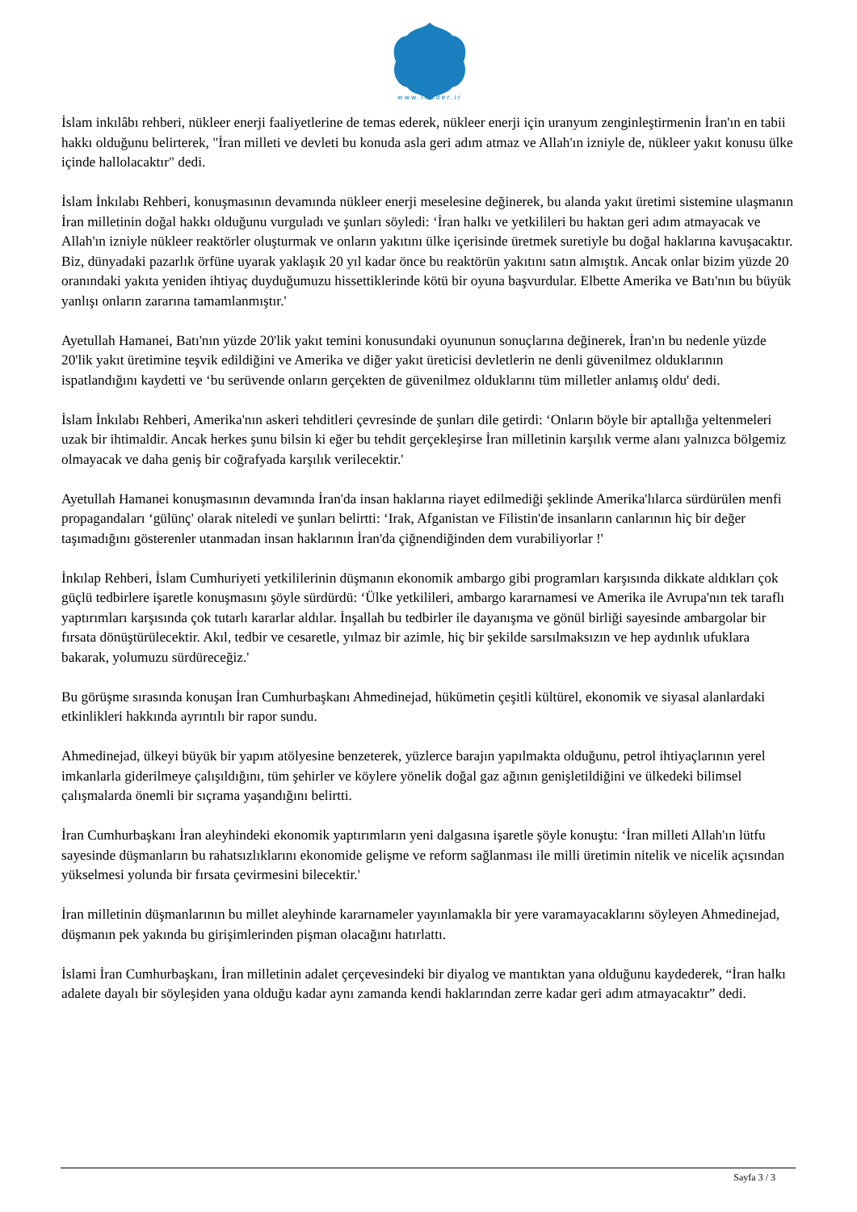www.leader.ir
İslam inkılâbı rehberi, nükleer enerji faaliyetlerine de temas ederek, nükleer enerji için uranyum zenginleştirmenin İran'ın en tabii hakkı olduğunu belirterek, "İran milleti ve devleti bu konuda asla geri adım atmaz ve Allah'ın izniyle de, nükleer yakıt konusu ülke içinde hallolacaktır" dedi.
İslam İnkılabı Rehberi, konuşmasının devamında nükleer enerji meselesine değinerek, bu alanda yakıt üretimi sistemine ulaşmanın İran milletinin doğal hakkı olduğunu vurguladı ve şunları söyledi: ‘İran halkı ve yetkilileri bu haktan geri adım atmayacak ve Allah'ın izniyle nükleer reaktörler oluşturmak ve onların yakıtını ülke içerisinde üretmek suretiyle bu doğal haklarına kavuşacaktır. Biz, dünyadaki pazarlık örfüne uyarak yaklaşık 20 yıl kadar önce bu reaktörün yakıtını satın almıştık. Ancak onlar bizim yüzde 20 oranındaki yakıta yeniden ihtiyaç duyduğumuzu hissettiklerinde kötü bir oyuna başvurdular. Elbette Amerika ve Batı'nın bu büyük yanlışı onların zararına tamamlanmıştır.'
Ayetullah Hamanei, Batı'nın yüzde 20'lik yakıt temini konusundaki oyununun sonuçlarına değinerek, İran'ın bu nedenle yüzde 20'lik yakıt üretimine teşvik edildiğini ve Amerika ve diğer yakıt üreticisi devletlerin ne denli güvenilmez olduklarının ispatlandığını kaydetti ve ‘bu serüvende onların gerçekten de güvenilmez olduklarını tüm milletler anlamış oldu' dedi.
İslam İnkılabı Rehberi, Amerika'nın askeri tehditleri çevresinde de şunları dile getirdi: ‘Onların böyle bir aptallığa yeltenmeleri uzak bir ihtimaldir. Ancak herkes şunu bilsin ki eğer bu tehdit gerçekleşirse İran milletinin karşılık verme alanı yalnızca bölgemiz olmayacak ve daha geniş bir coğrafyada karşılık verilecektir.'
Ayetullah Hamanei konuşmasının devamında İran'da insan haklarına riayet edilmediği şeklinde Amerika'lılarca sürdürülen menfi propagandaları ‘gülünç' olarak niteledi ve şunları belirtti: ‘Irak, Afganistan ve Filistin'de insanların canlarının hiç bir değer taşımadığını gösterenler utanmadan insan haklarının İran'da çiğnendiğinden dem vurabiliyorlar !'
İnkılap Rehberi, İslam Cumhuriyeti yetkililerinin düşmanın ekonomik ambargo gibi programları karşısında dikkate aldıkları çok güçlü tedbirlere işaretle konuşmasını şöyle sürdürdü: ‘Ülke yetkilileri, ambargo kararnamesi ve Amerika ile Avrupa'nın tek taraflı yaptırımları karşısında çok tutarlı kararlar aldılar. İnşallah bu tedbirler ile dayanışma ve gönül birliği sayesinde ambargolar bir fırsata dönüştürülecektir. Akıl, tedbir ve cesaretle, yılmaz bir azimle, hiç bir şekilde sarsılmaksızın ve hep aydınlık ufuklara bakarak, yolumuzu sürdüreceğiz.'
Bu görüşme sırasında konuşan İran Cumhurbaşkanı Ahmedinejad, hükümetin çeşitli kültürel, ekonomik ve siyasal alanlardaki etkinlikleri hakkında ayrıntılı bir rapor sundu.
Ahmedinejad, ülkeyi büyük bir yapım atölyesine benzeterek, yüzlerce barajın yapılmakta olduğunu, petrol ihtiyaçlarının yerel imkanlarla giderilmeye çalışıldığını, tüm şehirler ve köylere yönelik doğal gaz ağının genişletildiğini ve ülkedeki bilimsel çalışmalarda önemli bir sıçrama yaşandığını belirtti.
İran Cumhurbaşkanı İran aleyhindeki ekonomik yaptırımların yeni dalgasına işaretle şöyle konuştu: ‘İran milleti Allah'ın lütfu sayesinde düşmanların bu rahatsızlıklarını ekonomide gelişme ve reform sağlanması ile milli üretimin nitelik ve nicelik açısından yükselmesi yolunda bir fırsata çevirmesini bilecektir.'
İran milletinin düşmanlarının bu millet aleyhinde kararnameler yayınlamakla bir yere varamayacaklarını söyleyen Ahmedinejad, düşmanın pek yakında bu girişimlerinden pişman olacağını hatırlattı.
İslami İran Cumhurbaşkanı, İran milletinin adalet çerçevesindeki bir diyalog ve mantıktan yana olduğunu kaydederek, “İran halkı adalete dayalı bir söyleşiden yana olduğu kadar aynı zamanda kendi haklarından zerre kadar geri adım atmayacaktır” dedi.
Sayfa 3 / 3